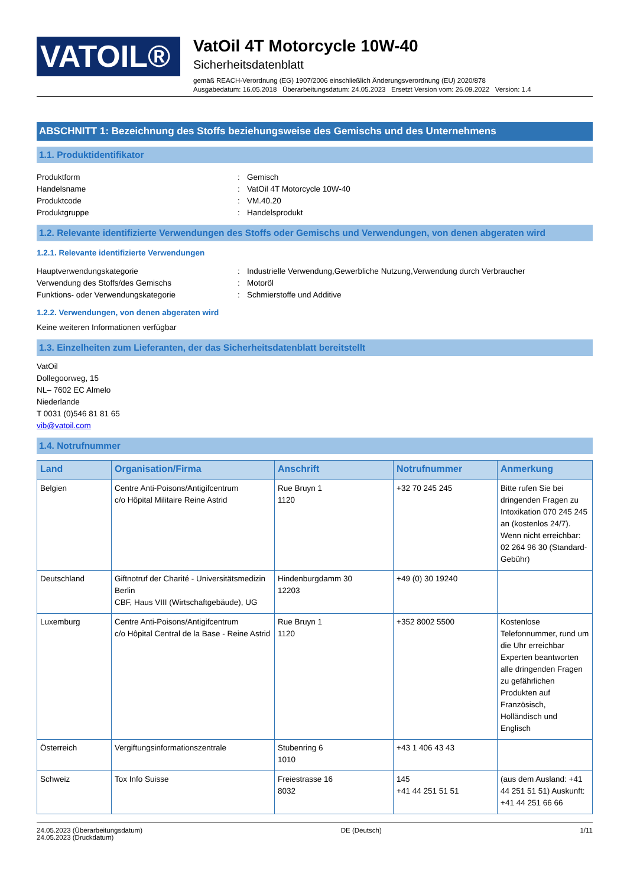VATOIL®
VatOil 4T Motorcycle 10W-40
Sicherheitsdatenblatt
gemäß REACH-Verordnung (EG) 1907/2006 einschließlich Änderungsverordnung (EU) 2020/878
Ausgabedatum: 16.05.2018 Überarbeitungsdatum: 24.05.2023 Ersetzt Version vom: 26.09.2022 Version: 1.4
ABSCHNITT 1: Bezeichnung des Stoffs beziehungsweise des Gemischs und des Unternehmens
1.1. Produktidentifikator
Produktform: Gemisch Handelsname: VatOil 4T Motorcycle 10W-40 Produktcode: VM.40.20 Produktgruppe: Handelsprodukt
1.2. Relevante identifizierte Verwendungen des Stoffs oder Gemischs und Verwendungen, von denen abgeraten wird
1.2.1. Relevante identifizierte Verwendungen
Hauptverwendungskategorie: Industrielle Verwendung,Gewerbliche Nutzung,Verwendung durch Verbraucher Verwendung des Stoffs/des Gemischs: Motoröl Funktions- oder Verwendungskategorie: Schmierstoffe und Additive
1.2.2. Verwendungen, von denen abgeraten wird
Keine weiteren Informationen verfügbar
1.3. Einzelheiten zum Lieferanten, der das Sicherheitsdatenblatt bereitstellt
VatOil
Dollegoorweg, 15
NL– 7602 EC Almelo
Niederlande
T 0031 (0)546 81 81 65
vib@vatoil.com
1.4. Notrufnummer
| Land | Organisation/Firma | Anschrift | Notrufnummer | Anmerkung |
| --- | --- | --- | --- | --- |
| Belgien | Centre Anti-Poisons/Antigifcentrum c/o Hôpital Militaire Reine Astrid | Rue Bruyn 1 1120 | +32 70 245 245 | Bitte rufen Sie bei dringenden Fragen zu Intoxikation 070 245 245 an (kostenlos 24/7). Wenn nicht erreichbar: 02 264 96 30 (Standard-Gebühr) |
| Deutschland | Giftnotruf der Charité - Universitätsmedizin Berlin CBF, Haus VIII (Wirtschaftgebäude), UG | Hindenburgdamm 30 12203 | +49 (0) 30 19240 | |
| Luxemburg | Centre Anti-Poisons/Antigifcentrum c/o Hôpital Central de la Base - Reine Astrid | Rue Bruyn 1 1120 | +352 8002 5500 | Kostenlose Telefonnummer, rund um die Uhr erreichbar Experten beantworten alle dringenden Fragen zu gefährlichen Produkten auf Französisch, Holländisch und Englisch |
| Österreich | Vergiftungsinformationszentrale | Stubenring 6 1010 | +43 1 406 43 43 | |
| Schweiz | Tox Info Suisse | Freiestrasse 16 8032 | 145 +41 44 251 51 51 | (aus dem Ausland: +41 44 251 51 51) Auskunft: +41 44 251 66 66 |
24.05.2023 (Überarbeitungsdatum)
24.05.2023 (Druckdatum) DE (Deutsch) 1/11